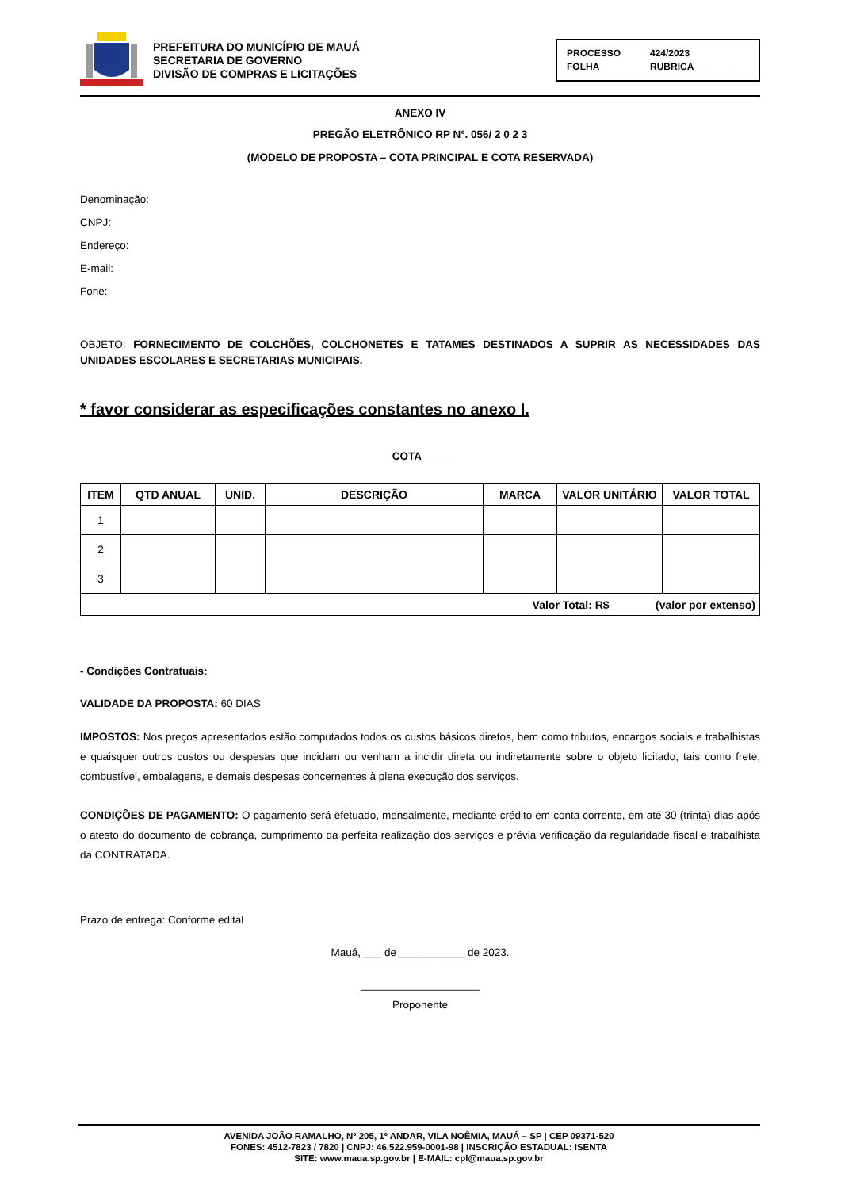PREFEITURA DO MUNICÍPIO DE MAUÁ
SECRETARIA DE GOVERNO
DIVISÃO DE COMPRAS E LICITAÇÕES
PROCESSO 424/2023 FOLHA RUBRICA_______
ANEXO IV
PREGÃO ELETRÔNICO RP N°. 056/ 2 0 2 3
(MODELO DE PROPOSTA – COTA PRINCIPAL E COTA RESERVADA)
Denominação:
CNPJ:
Endereço:
E-mail:
Fone:
OBJETO: FORNECIMENTO DE COLCHÕES, COLCHONETES E TATAMES DESTINADOS A SUPRIR AS NECESSIDADES DAS UNIDADES ESCOLARES E SECRETARIAS MUNICIPAIS.
* favor considerar as especificações constantes no anexo I.
COTA ____
| ITEM | QTD ANUAL | UNID. | DESCRIÇÃO | MARCA | VALOR UNITÁRIO | VALOR TOTAL |
| --- | --- | --- | --- | --- | --- | --- |
| 1 | | | | | | |
| 2 | | | | | | |
| 3 | | | | | | |
| Valor Total: R$_______ (valor por extenso) | | | | | | |
- Condições Contratuais:
VALIDADE DA PROPOSTA: 60 DIAS
IMPOSTOS: Nos preços apresentados estão computados todos os custos básicos diretos, bem como tributos, encargos sociais e trabalhistas e quaisquer outros custos ou despesas que incidam ou venham a incidir direta ou indiretamente sobre o objeto licitado, tais como frete, combustível, embalagens, e demais despesas concernentes à plena execução dos serviços.
CONDIÇÕES DE PAGAMENTO: O pagamento será efetuado, mensalmente, mediante crédito em conta corrente, em até 30 (trinta) dias após o atesto do documento de cobrança, cumprimento da perfeita realização dos serviços e prévia verificação da regularidade fiscal e trabalhista da CONTRATADA.
Prazo de entrega: Conforme edital
Mauá, ___ de ___________ de 2023.
____________________
Proponente
AVENIDA JOÃO RAMALHO, Nº 205, 1º ANDAR, VILA NOÊMIA, MAUÁ – SP | CEP 09371-520
FONES: 4512-7823 / 7820 | CNPJ: 46.522.959-0001-98 | INSCRIÇÃO ESTADUAL: ISENTA
SITE: www.maua.sp.gov.br | E-MAIL: cpl@maua.sp.gov.br